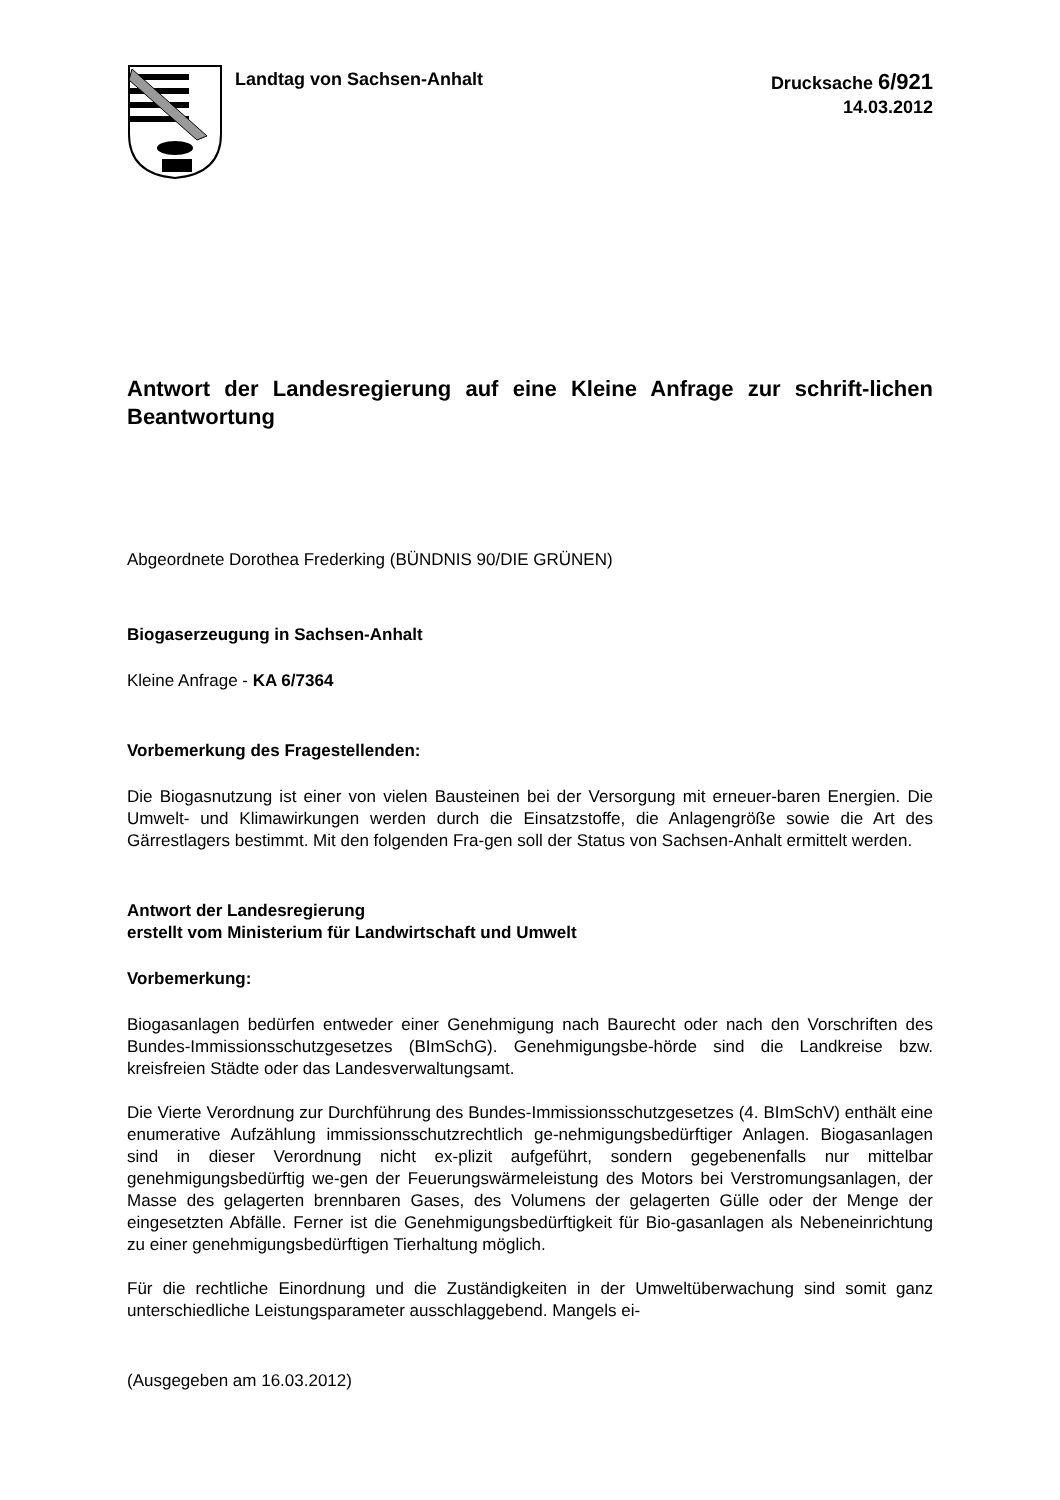Landtag von Sachsen-Anhalt
Drucksache 6/921
14.03.2012
Antwort der Landesregierung auf eine Kleine Anfrage zur schrift-lichen Beantwortung
Abgeordnete Dorothea Frederking (BÜNDNIS 90/DIE GRÜNEN)
Biogaserzeugung in Sachsen-Anhalt
Kleine Anfrage - KA 6/7364
Vorbemerkung des Fragestellenden:
Die Biogasnutzung ist einer von vielen Bausteinen bei der Versorgung mit erneuer-baren Energien. Die Umwelt- und Klimawirkungen werden durch die Einsatzstoffe, die Anlagengröße sowie die Art des Gärrestlagers bestimmt. Mit den folgenden Fra-gen soll der Status von Sachsen-Anhalt ermittelt werden.
Antwort der Landesregierung
erstellt vom Ministerium für Landwirtschaft und Umwelt
Vorbemerkung:
Biogasanlagen bedürfen entweder einer Genehmigung nach Baurecht oder nach den Vorschriften des Bundes-Immissionsschutzgesetzes (BImSchG). Genehmigungsbe-hörde sind die Landkreise bzw. kreisfreien Städte oder das Landesverwaltungsamt.
Die Vierte Verordnung zur Durchführung des Bundes-Immissionsschutzgesetzes (4. BImSchV) enthält eine enumerative Aufzählung immissionsschutzrechtlich ge-nehmigungsbedürftiger Anlagen. Biogasanlagen sind in dieser Verordnung nicht ex-plizit aufgeführt, sondern gegebenenfalls nur mittelbar genehmigungsbedürftig we-gen der Feuerungswärmeleistung des Motors bei Verstromungsanlagen, der Masse des gelagerten brennbaren Gases, des Volumens der gelagerten Gülle oder der Menge der eingesetzten Abfälle. Ferner ist die Genehmigungsbedürftigkeit für Bio-gasanlagen als Nebeneinrichtung zu einer genehmigungsbedürftigen Tierhaltung möglich.
Für die rechtliche Einordnung und die Zuständigkeiten in der Umweltüberwachung sind somit ganz unterschiedliche Leistungsparameter ausschlaggebend. Mangels ei-
(Ausgegeben am 16.03.2012)